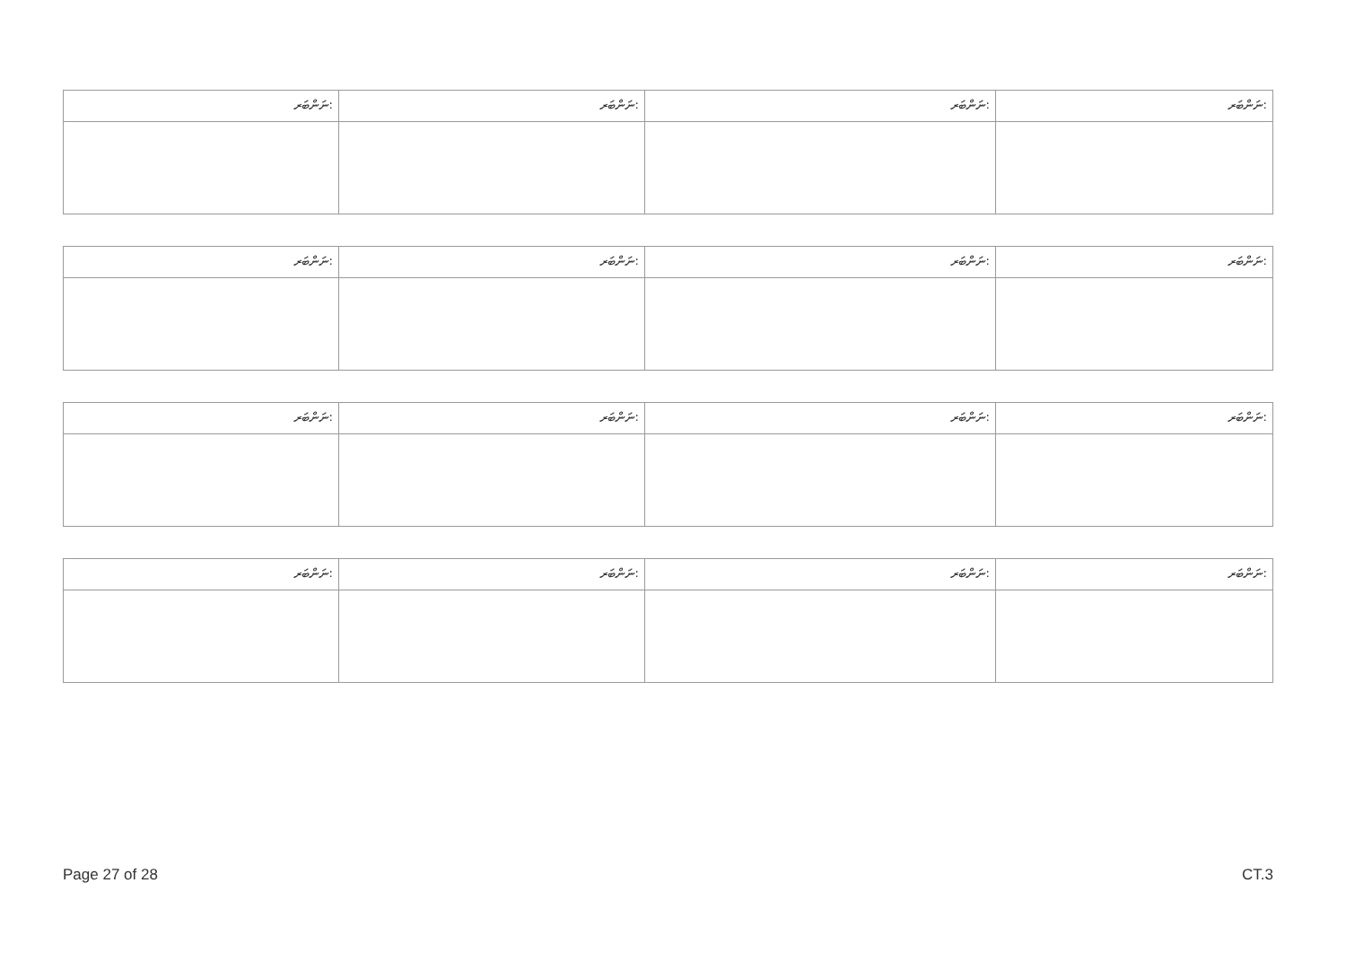| ނަންބަރ: | ނަންބަރ: | ނަންބަރ: | ނަންބަރ: |
| ނަންބަރ: | ނަންބަރ: | ނަންބަރ: | ނަންބަރ: |
| ނަންބަރ: | ނަންބަރ: | ނަންބަރ: | ނަންބަރ: |
| ނަންބަރ: | ނަންބަރ: | ނަންބަރ: | ނަންބަރ: |
Page 27 of 28 CT.3